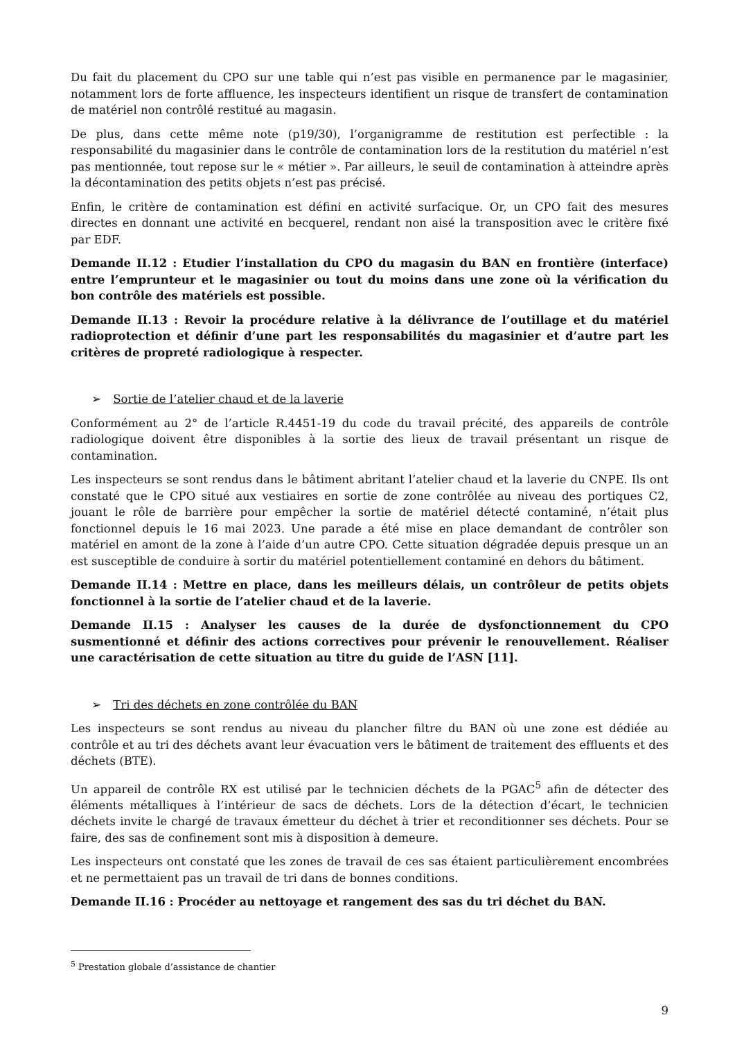Du fait du placement du CPO sur une table qui n’est pas visible en permanence par le magasinier, notamment lors de forte affluence, les inspecteurs identifient un risque de transfert de contamination de matériel non contrôlé restitué au magasin.
De plus, dans cette même note (p19/30), l’organigramme de restitution est perfectible : la responsabilité du magasinier dans le contrôle de contamination lors de la restitution du matériel n’est pas mentionnée, tout repose sur le « métier ». Par ailleurs, le seuil de contamination à atteindre après la décontamination des petits objets n’est pas précisé.
Enfin, le critère de contamination est défini en activité surfacique. Or, un CPO fait des mesures directes en donnant une activité en becquerel, rendant non aisé la transposition avec le critère fixé par EDF.
Demande II.12 : Etudier l’installation du CPO du magasin du BAN en frontière (interface) entre l’emprunteur et le magasinier ou tout du moins dans une zone où la vérification du bon contrôle des matériels est possible.
Demande II.13 : Revoir la procédure relative à la délivrance de l’outillage et du matériel radioprotection et définir d’une part les responsabilités du magasinier et d’autre part les critères de propreté radiologique à respecter.
➢ Sortie de l’atelier chaud et de la laverie
Conformément au 2° de l’article R.4451-19 du code du travail précité, des appareils de contrôle radiologique doivent être disponibles à la sortie des lieux de travail présentant un risque de contamination.
Les inspecteurs se sont rendus dans le bâtiment abritant l’atelier chaud et la laverie du CNPE. Ils ont constaté que le CPO situé aux vestiaires en sortie de zone contrôlée au niveau des portiques C2, jouant le rôle de barrière pour empêcher la sortie de matériel détecté contaminé, n’était plus fonctionnel depuis le 16 mai 2023. Une parade a été mise en place demandant de contrôler son matériel en amont de la zone à l’aide d’un autre CPO. Cette situation dégradée depuis presque un an est susceptible de conduire à sortir du matériel potentiellement contaminé en dehors du bâtiment.
Demande II.14 : Mettre en place, dans les meilleurs délais, un contrôleur de petits objets fonctionnel à la sortie de l’atelier chaud et de la laverie.
Demande II.15 : Analyser les causes de la durée de dysfonctionnement du CPO susmentionné et définir des actions correctives pour prévenir le renouvellement. Réaliser une caractérisation de cette situation au titre du guide de l’ASN [11].
➢ Tri des déchets en zone contrôlée du BAN
Les inspecteurs se sont rendus au niveau du plancher filtre du BAN où une zone est dédiée au contrôle et au tri des déchets avant leur évacuation vers le bâtiment de traitement des effluents et des déchets (BTE).
Un appareil de contrôle RX est utilisé par le technicien déchets de la PGAC<sup>5</sup> afin de détecter des éléments métalliques à l’intérieur de sacs de déchets. Lors de la détection d’écart, le technicien déchets invite le chargé de travaux émetteur du déchet à trier et reconditionner ses déchets. Pour se faire, des sas de confinement sont mis à disposition à demeure.
Les inspecteurs ont constaté que les zones de travail de ces sas étaient particulièrement encombrées et ne permettaient pas un travail de tri dans de bonnes conditions.
Demande II.16 : Procéder au nettoyage et rangement des sas du tri déchet du BAN.
<sup>5</sup> Prestation globale d’assistance de chantier
9